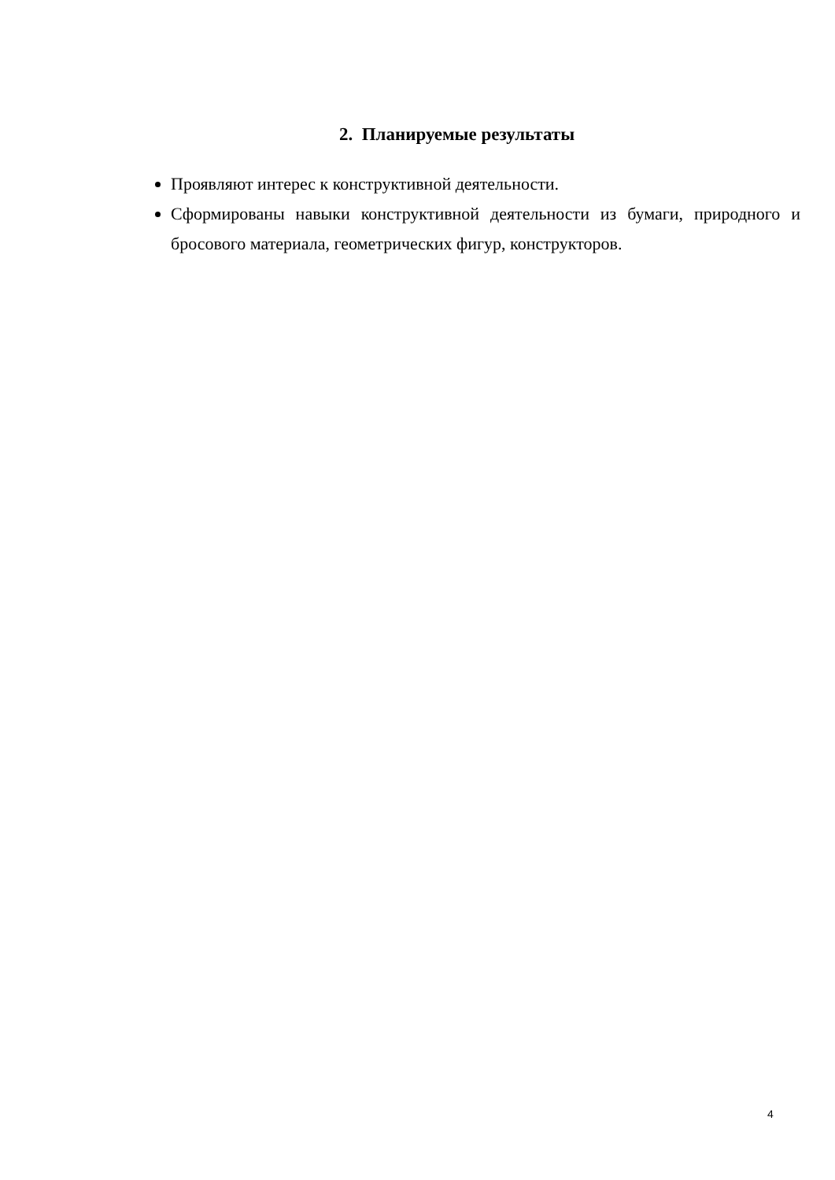2. Планируемые результаты
Проявляют интерес к конструктивной деятельности.
Сформированы навыки конструктивной деятельности из бумаги, природного и бросового материала, геометрических фигур, конструкторов.
4